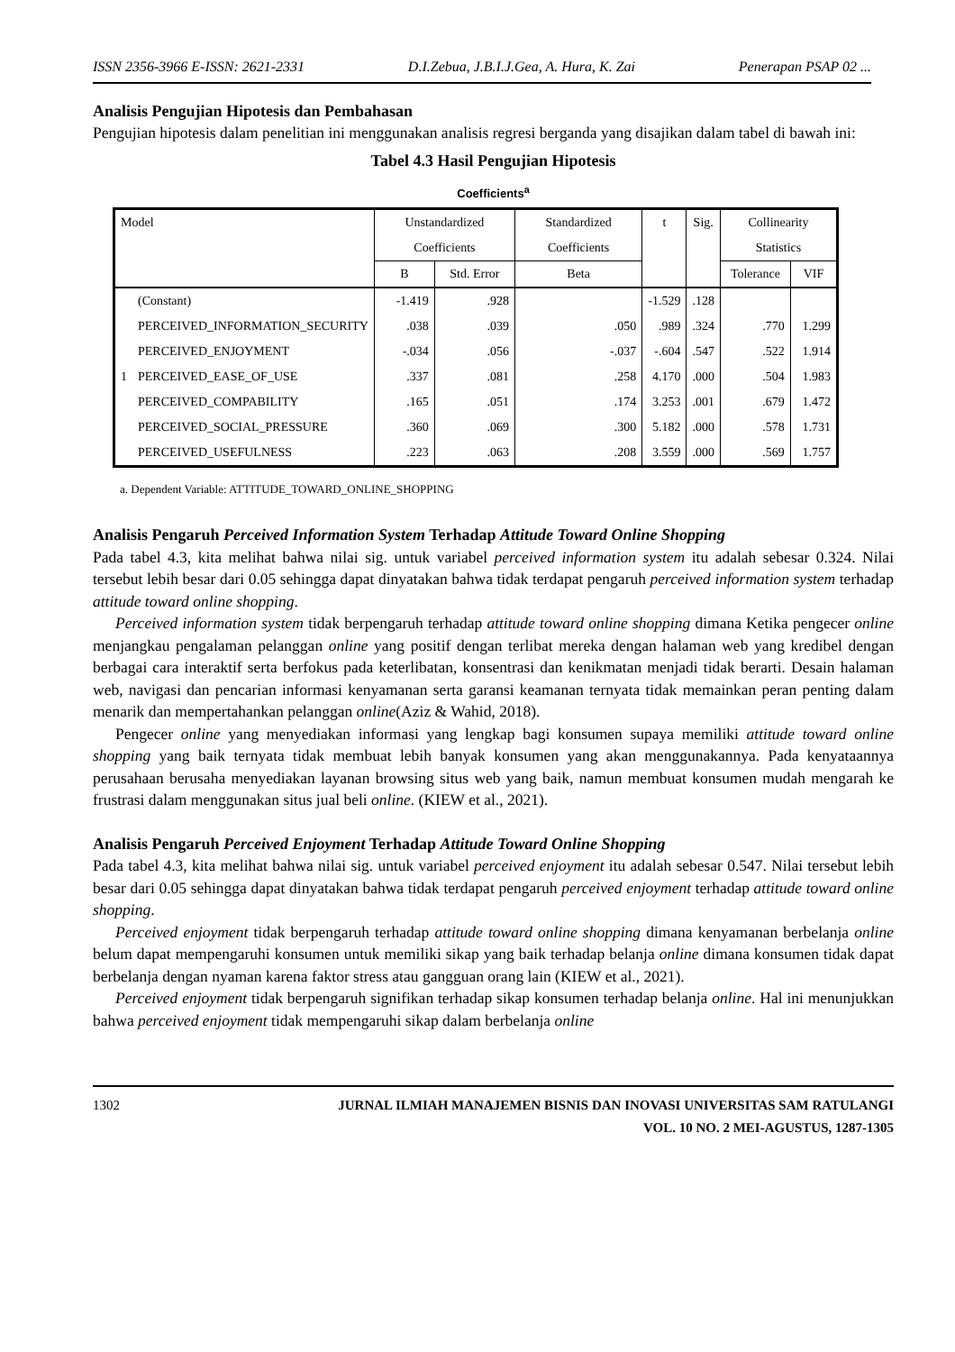ISSN 2356-3966 E-ISSN: 2621-2331 D.I.Zebua, J.B.I.J.Gea, A. Hura, K. Zai Penerapan PSAP 02 ...
Analisis Pengujian Hipotesis dan Pembahasan
Pengujian hipotesis dalam penelitian ini menggunakan analisis regresi berganda yang disajikan dalam tabel di bawah ini:
Tabel 4.3 Hasil Pengujian Hipotesis
Coefficients<sup>a</sup>
| Model | | Unstandardized Coefficients | | Standardized Coefficients | t | Sig. | Collinearity Statistics | |
| --- | --- | --- | --- | --- | --- | --- | --- | --- |
| | | B | Std. Error | Beta | | | Tolerance | VIF |
| 1 | (Constant) | -1.419 | .928 | | -1.529 | .128 | | |
| | PERCEIVED_INFORMATION_SECURITY | .038 | .039 | .050 | .989 | .324 | .770 | 1.299 |
| | PERCEIVED_ENJOYMENT | -.034 | .056 | -.037 | -.604 | .547 | .522 | 1.914 |
| | PERCEIVED_EASE_OF_USE | .337 | .081 | .258 | 4.170 | .000 | .504 | 1.983 |
| | PERCEIVED_COMPABILITY | .165 | .051 | .174 | 3.253 | .001 | .679 | 1.472 |
| | PERCEIVED_SOCIAL_PRESSURE | .360 | .069 | .300 | 5.182 | .000 | .578 | 1.731 |
| | PERCEIVED_USEFULNESS | .223 | .063 | .208 | 3.559 | .000 | .569 | 1.757 |
a. Dependent Variable: ATTITUDE_TOWARD_ONLINE_SHOPPING
Analisis Pengaruh Perceived Information System Terhadap Attitude Toward Online Shopping
Pada tabel 4.3, kita melihat bahwa nilai sig. untuk variabel perceived information system itu adalah sebesar 0.324. Nilai tersebut lebih besar dari 0.05 sehingga dapat dinyatakan bahwa tidak terdapat pengaruh perceived information system terhadap attitude toward online shopping.
Perceived information system tidak berpengaruh terhadap attitude toward online shopping dimana Ketika pengecer online menjangkau pengalaman pelanggan online yang positif dengan terlibat mereka dengan halaman web yang kredibel dengan berbagai cara interaktif serta berfokus pada keterlibatan, konsentrasi dan kenikmatan menjadi tidak berarti. Desain halaman web, navigasi dan pencarian informasi kenyamanan serta garansi keamanan ternyata tidak memainkan peran penting dalam menarik dan mempertahankan pelanggan online(Aziz & Wahid, 2018).
Pengecer online yang menyediakan informasi yang lengkap bagi konsumen supaya memiliki attitude toward online shopping yang baik ternyata tidak membuat lebih banyak konsumen yang akan menggunakannya. Pada kenyataannya perusahaan berusaha menyediakan layanan browsing situs web yang baik, namun membuat konsumen mudah mengarah ke frustrasi dalam menggunakan situs jual beli online. (KIEW et al., 2021).
Analisis Pengaruh Perceived Enjoyment Terhadap Attitude Toward Online Shopping
Pada tabel 4.3, kita melihat bahwa nilai sig. untuk variabel perceived enjoyment itu adalah sebesar 0.547. Nilai tersebut lebih besar dari 0.05 sehingga dapat dinyatakan bahwa tidak terdapat pengaruh perceived enjoyment terhadap attitude toward online shopping.
Perceived enjoyment tidak berpengaruh terhadap attitude toward online shopping dimana kenyamanan berbelanja online belum dapat mempengaruhi konsumen untuk memiliki sikap yang baik terhadap belanja online dimana konsumen tidak dapat berbelanja dengan nyaman karena faktor stress atau gangguan orang lain (KIEW et al., 2021).
Perceived enjoyment tidak berpengaruh signifikan terhadap sikap konsumen terhadap belanja online. Hal ini menunjukkan bahwa perceived enjoyment tidak mempengaruhi sikap dalam berbelanja online
1302 JURNAL ILMIAH MANAJEMEN BISNIS DAN INOVASI UNIVERSITAS SAM RATULANGI
VOL. 10 NO. 2 MEI-AGUSTUS, 1287-1305